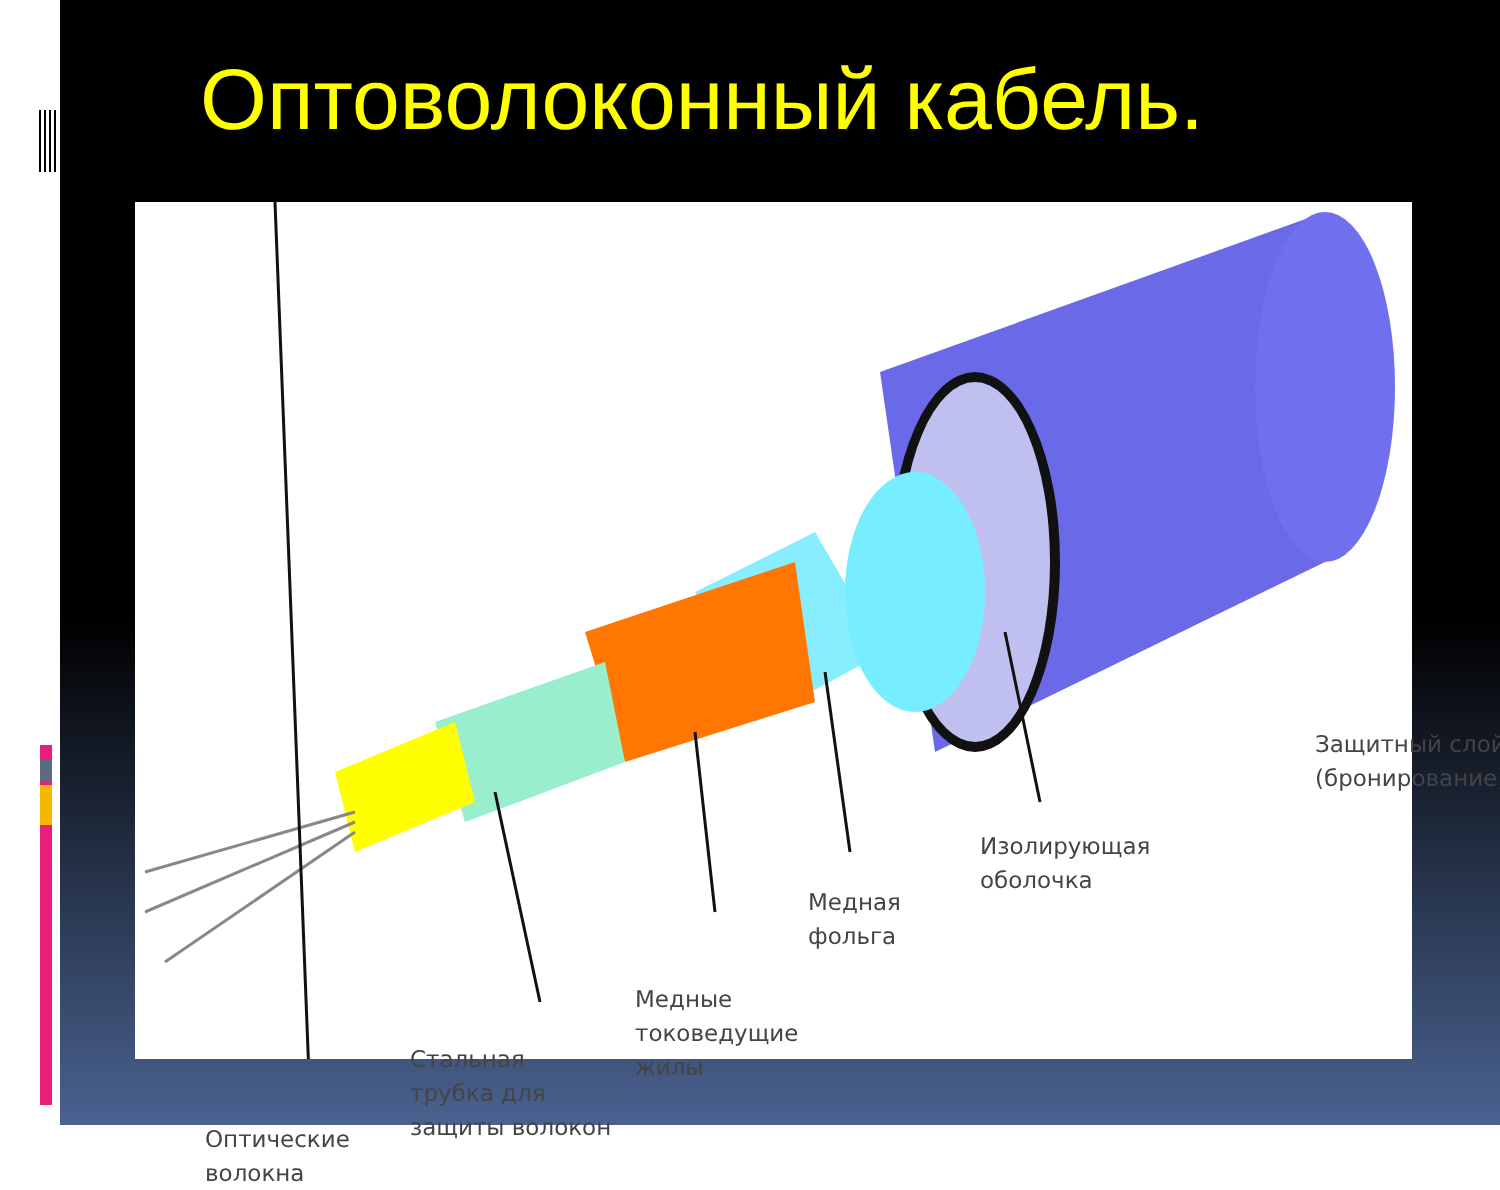Оптоволоконный кабель.
Защитный слой
(бронирование)
Изолирующая
оболочка
Медная
фольга
Медные
токоведущие
жилы
Стальная
трубка для
защиты волокон
Оптические
волокна